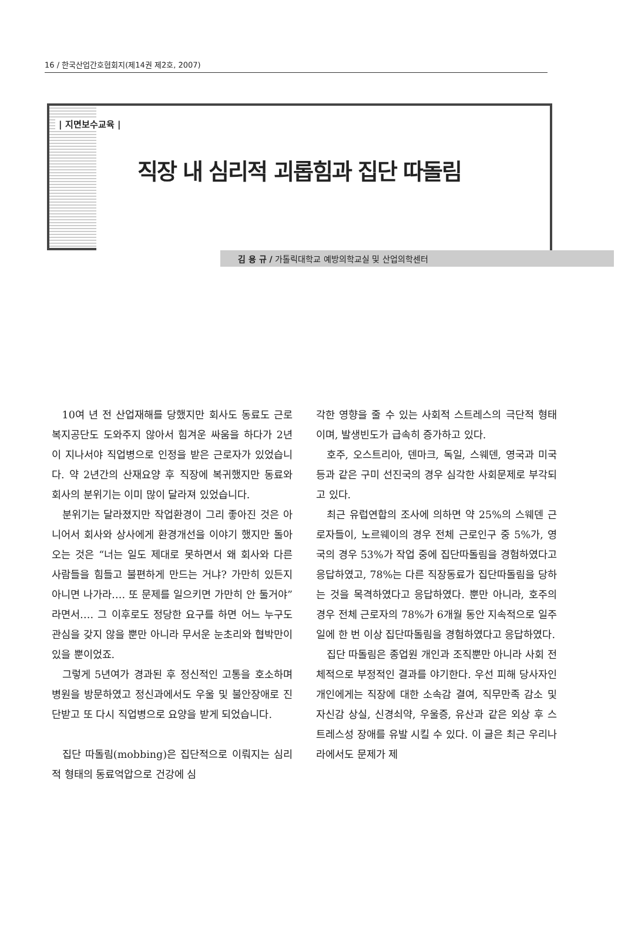16 / 한국산업간호협회지(제14권 제2호, 2007)
| 지면보수교육 |
직장 내 심리적 괴롭힘과 집단 따돌림
김 용 규 / 가톨릭대학교 예방의학교실 및 산업의학센터
10여 년 전 산업재해를 당했지만 회사도 동료도 근로복지공단도 도와주지 않아서 힘겨운 싸움을 하다가 2년이 지나서야 직업병으로 인정을 받은 근로자가 있었습니다. 약 2년간의 산재요양 후 직장에 복귀했지만 동료와 회사의 분위기는 이미 많이 달라져 있었습니다.
분위기는 달라졌지만 작업환경이 그리 좋아진 것은 아니어서 회사와 상사에게 환경개선을 이야기 했지만 돌아오는 것은 “너는 일도 제대로 못하면서 왜 회사와 다른 사람들을 힘들고 불편하게 만드는 거냐? 가만히 있든지 아니면 나가라…. 또 문제를 일으키면 가만히 안 둘거야”라면서…. 그 이후로도 정당한 요구를 하면 어느 누구도 관심을 갖지 않을 뿐만 아니라 무서운 눈초리와 협박만이 있을 뿐이었죠.
그렇게 5년여가 경과된 후 정신적인 고통을 호소하며 병원을 방문하였고 정신과에서도 우울 및 불안장애로 진단받고 또 다시 직업병으로 요양을 받게 되었습니다.
집단 따돌림(mobbing)은 집단적으로 이뤄지는 심리적 형태의 동료억압으로 건강에 심
각한 영향을 줄 수 있는 사회적 스트레스의 극단적 형태이며, 발생빈도가 급속히 증가하고 있다.
호주, 오스트리아, 덴마크, 독일, 스웨덴, 영국과 미국 등과 같은 구미 선진국의 경우 심각한 사회문제로 부각되고 있다.
최근 유럽연합의 조사에 의하면 약 25%의 스웨덴 근로자들이, 노르웨이의 경우 전체 근로인구 중 5%가, 영국의 경우 53%가 작업 중에 집단따돌림을 경험하였다고 응답하였고, 78%는 다른 직장동료가 집단따돌림을 당하는 것을 목격하였다고 응답하였다. 뿐만 아니라, 호주의 경우 전체 근로자의 78%가 6개월 동안 지속적으로 일주일에 한 번 이상 집단따돌림을 경험하였다고 응답하였다.
집단 따돌림은 종업원 개인과 조직뿐만 아니라 사회 전체적으로 부정적인 결과를 야기한다. 우선 피해 당사자인 개인에게는 직장에 대한 소속감 결여, 직무만족 감소 및 자신감 상실, 신경쇠약, 우울증, 유산과 같은 외상 후 스트레스성 장애를 유발 시킬 수 있다. 이 글은 최근 우리나라에서도 문제가 제